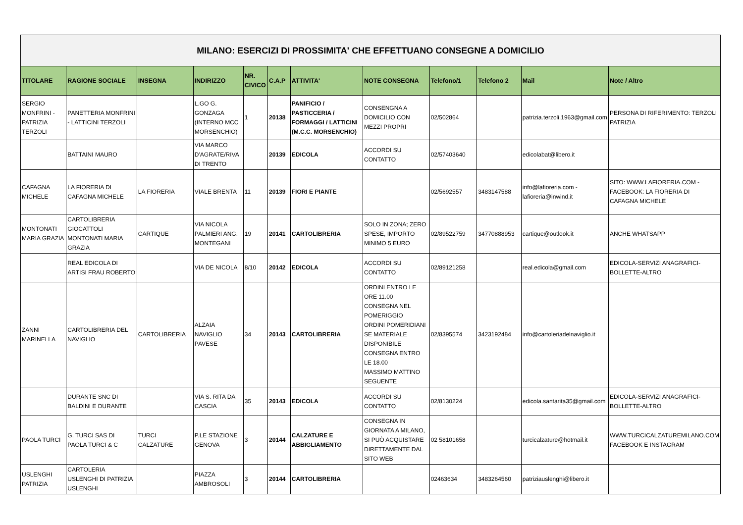| MILANO: ESERCIZI DI PROSSIMITA' CHE EFFETTUANO CONSEGNE A DOMICILIO | | | | | | | | | | | |
| TITOLARE | RAGIONE SOCIALE | INSEGNA | INDIRIZZO | NR. CIVICO | C.A.P | ATTIVITA' | NOTE CONSEGNA | Telefono/1 | Telefono 2 | Mail | Note / Altro |
| SERGIO MONFRINI - PATRIZIA TERZOLI | PANETTERIA MONFRINI - LATTICINI TERZOLI | | L.GO G. GONZAGA (INTERNO MCC MORSENCHIO) | 1 | 20138 | PANIFICIO / PASTICCERIA / FORMAGGI / LATTICINI (M.C.C. MORSENCHIO) | CONSENGNA A DOMICILIO CON MEZZI PROPRI | 02/502864 | | patrizia.terzoli.1963@gmail.com | PERSONA DI RIFERIMENTO: TERZOLI PATRIZIA |
| | BATTAINI MAURO | | VIA MARCO D'AGRATE/RIVA DI TRENTO | | 20139 | EDICOLA | ACCORDI SU CONTATTO | 02/57403640 | | edicolabat@libero.it | |
| CAFAGNA MICHELE | LA FIORERIA DI CAFAGNA MICHELE | LA FIORERIA | VIALE BRENTA | 11 | 20139 | FIORI E PIANTE | | 02/5692557 | 3483147588 | info@lafioreria.com - lafioreria@inwind.it | SITO: WWW.LAFIORERIA.COM - FACEBOOK: LA FIORERIA DI CAFAGNA MICHELE |
| MONTONATI MARIA GRAZIA | CARTOLIBRERIA GIOCATTOLI MONTONATI MARIA GRAZIA | CARTIQUE | VIA NICOLA PALMIERI ANG. MONTEGANI | 19 | 20141 | CARTOLIBRERIA | SOLO IN ZONA; ZERO SPESE, IMPORTO MINIMO 5 EURO | 02/89522759 | 34770888953 | cartique@outlook.it | ANCHE WHATSAPP |
| | REAL EDICOLA DI ARTISI FRAU ROBERTO | | VIA DE NICOLA | 8/10 | 20142 | EDICOLA | ACCORDI SU CONTATTO | 02/89121258 | | real.edicola@gmail.com | EDICOLA-SERVIZI ANAGRAFICI-BOLLETTE-ALTRO |
| ZANNI MARINELLA | CARTOLIBRERIA DEL NAVIGLIO | CARTOLIBRERIA | ALZAIA NAVIGLIO PAVESE | 34 | 20143 | CARTOLIBRERIA | ORDINI ENTRO LE ORE 11.00 CONSEGNA NEL POMERIGGIO ORDINI POMERIDIANI SE MATERIALE DISPONIBILE CONSEGNA ENTRO LE 18.00 MASSIMO MATTINO SEGUENTE | 02/8395574 | 3423192484 | info@cartoleriadelnaviglio.it | |
| | DURANTE SNC DI BALDINI E DURANTE | | VIA S. RITA DA CASCIA | 35 | 20143 | EDICOLA | ACCORDI SU CONTATTO | 02/8130224 | | edicola.santarita35@gmail.com | EDICOLA-SERVIZI ANAGRAFICI-BOLLETTE-ALTRO |
| PAOLA TURCI | G. TURCI SAS DI PAOLA TURCI & C | TURCI CALZATURE | P.LE STAZIONE GENOVA | 3 | 20144 | CALZATURE E ABBIGLIAMENTO | CONSEGNA IN GIORNATA A MILANO, SI PUÒ ACQUISTARE DIRETTAMENTE DAL SITO WEB | 02 58101658 | | turcicalzature@hotmail.it | WWW.TURCICALZATUREMILANO.COM FACEBOOK E INSTAGRAM |
| USLENGHI PATRIZIA | CARTOLERIA USLENGHI DI PATRIZIA USLENGHI | | PIAZZA AMBROSOLI | 3 | 20144 | CARTOLIBRERIA | | 02463634 | 3483264560 | patriziauslenghi@libero.it | |